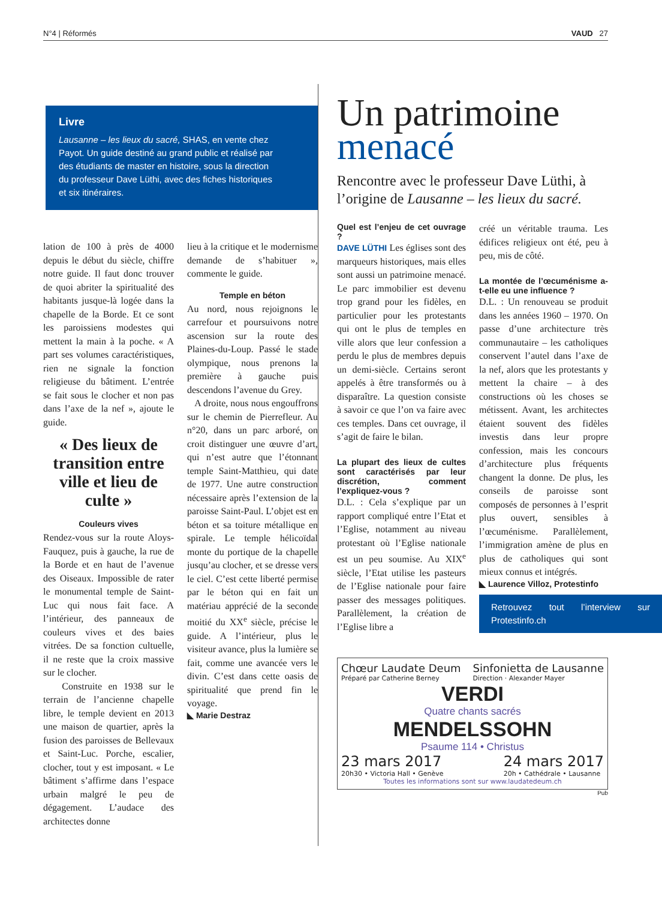N°4 | Réformés VAUD 27
Livre
Lausanne – les lieux du sacré, SHAS, en vente chez Payot. Un guide destiné au grand public et réalisé par des étudiants de master en histoire, sous la direction du professeur Dave Lüthi, avec des fiches historiques et six itinéraires.
lation de 100 à près de 4000 depuis le début du siècle, chiffre notre guide. Il faut donc trouver de quoi abriter la spiritualité des habitants jusque-là logée dans la chapelle de la Borde. Et ce sont les paroissiens modestes qui mettent la main à la poche. « A part ses volumes caractéristiques, rien ne signale la fonction religieuse du bâtiment. L’entrée se fait sous le clocher et non pas dans l’axe de la nef », ajoute le guide.
« Des lieux de transition entre ville et lieu de culte »
Couleurs vives
Rendez-vous sur la route Aloys-Fauquez, puis à gauche, la rue de la Borde et en haut de l’avenue des Oiseaux. Impossible de rater le monumental temple de Saint-Luc qui nous fait face. A l’intérieur, des panneaux de couleurs vives et des baies vitrées. De sa fonction cultuelle, il ne reste que la croix massive sur le clocher.
Construite en 1938 sur le terrain de l’ancienne chapelle libre, le temple devient en 2013 une maison de quartier, après la fusion des paroisses de Bellevaux et Saint-Luc. Porche, escalier, clocher, tout y est imposant. « Le bâtiment s’affirme dans l’espace urbain malgré le peu de dégagement. L’audace des architectes donne
lieu à la critique et le modernisme demande de s’habituer », commente le guide.
Temple en béton
Au nord, nous rejoignons le carrefour et poursuivons notre ascension sur la route des Plaines-du-Loup. Passé le stade olympique, nous prenons la première à gauche puis descendons l’avenue du Grey.
A droite, nous nous engouffrons sur le chemin de Pierrefleur. Au n°20, dans un parc arboré, on croit distinguer une œuvre d’art, qui n’est autre que l’étonnant temple Saint-Matthieu, qui date de 1977. Une autre construction nécessaire après l’extension de la paroisse Saint-Paul. L’objet est en béton et sa toiture métallique en spirale. Le temple hélicoïdal monte du portique de la chapelle jusqu’au clocher, et se dresse vers le ciel. C’est cette liberté permise par le béton qui en fait un matériau apprécié de la seconde moitié du XX<sup>e</sup> siècle, précise le guide. A l’intérieur, plus le visiteur avance, plus la lumière se fait, comme une avancée vers le divin. C’est dans cette oasis de spiritualité que prend fin le voyage.
◣ Marie Destraz
Un patrimoine
menacé
Rencontre avec le professeur Dave Lüthi, à l’origine de Lausanne – les lieux du sacré.
Quel est l’enjeu de cet ouvrage ?
DAVE LÜTHI Les églises sont des marqueurs historiques, mais elles sont aussi un patrimoine menacé. Le parc immobilier est devenu trop grand pour les fidèles, en particulier pour les protestants qui ont le plus de temples en ville alors que leur confession a perdu le plus de membres depuis un demi-siècle. Certains seront appelés à être transformés ou à disparaître. La question consiste à savoir ce que l’on va faire avec ces temples. Dans cet ouvrage, il s’agit de faire le bilan.
La plupart des lieux de cultes sont caractérisés par leur discrétion, comment l’expliquez-vous ?
D.L. : Cela s’explique par un rapport compliqué entre l’Etat et l’Eglise, notamment au niveau protestant où l’Eglise nationale est un peu soumise. Au XIX<sup>e</sup> siècle, l’Etat utilise les pasteurs de l’Eglise nationale pour faire passer des messages politiques. Parallèlement, la création de l’Eglise libre a
créé un véritable trauma. Les édifices religieux ont été, peu à peu, mis de côté.
La montée de l’œcuménisme a-t-elle eu une influence ?
D.L. : Un renouveau se produit dans les années 1960 – 1970. On passe d’une architecture très communautaire – les catholiques conservent l’autel dans l’axe de la nef, alors que les protestants y mettent la chaire – à des constructions où les choses se métissent. Avant, les architectes étaient souvent des fidèles investis dans leur propre confession, mais les concours d’architecture plus fréquents changent la donne. De plus, les conseils de paroisse sont composés de personnes à l’esprit plus ouvert, sensibles à l’œcuménisme. Parallèlement, l’immigration amène de plus en plus de catholiques qui sont mieux connus et intégrés.
◣ Laurence Villoz, Protestinfo
Retrouvez tout l’interview sur Protestinfo.ch
Chœur Laudate Deum
Préparé par Catherine Berney
Sinfonietta de Lausanne
Direction · Alexander Mayer
VERDI
Quatre chants sacrés
MENDELSSOHN
Psaume 114 • Christus
23 mars 2017
20h30 • Victoria Hall • Genève
24 mars 2017
20h • Cathédrale • Lausanne
Toutes les informations sont sur www.laudatedeum.ch
Pub